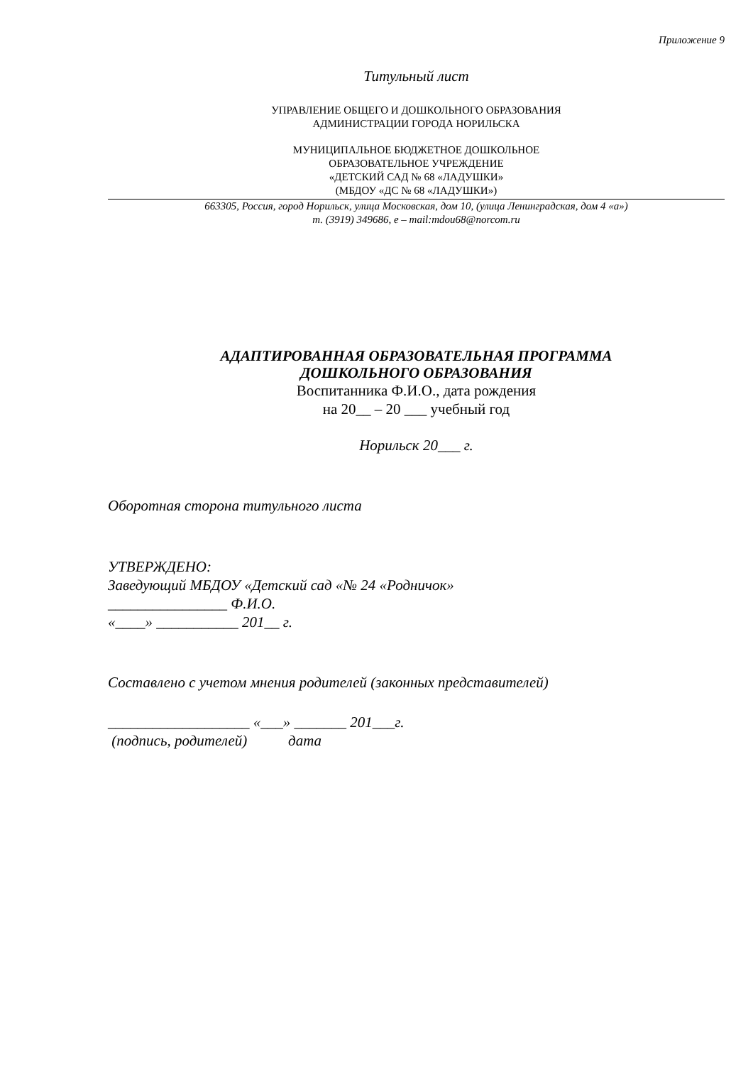Приложение 9
Титульный лист
УПРАВЛЕНИЕ ОБЩЕГО И ДОШКОЛЬНОГО ОБРАЗОВАНИЯ
АДМИНИСТРАЦИИ ГОРОДА НОРИЛЬСКА
МУНИЦИПАЛЬНОЕ БЮДЖЕТНОЕ ДОШКОЛЬНОЕ
ОБРАЗОВАТЕЛЬНОЕ УЧРЕЖДЕНИЕ
«ДЕТСКИЙ САД № 68 «ЛАДУШКИ»
(МБДОУ «ДС № 68 «ЛАДУШКИ»)
663305, Россия, город Норильск, улица Московская, дом 10, (улица Ленинградская, дом 4 «а»)
т. (3919) 349686, e – mail:mdou68@norcom.ru
АДАПТИРОВАННАЯ ОБРАЗОВАТЕЛЬНАЯ ПРОГРАММА
ДОШКОЛЬНОГО ОБРАЗОВАНИЯ
Воспитанника Ф.И.О., дата рождения
на 20__ – 20 ___ учебный год
Норильск 20___ г.
Оборотная сторона титульного листа
УТВЕРЖДЕНО:
Заведующий МБДОУ «Детский сад «№ 24 «Родничок»
________________ Ф.И.О.
«____» ___________ 201__ г.
Составлено с учетом мнения родителей (законных представителей)
___________________ «___» _______ 201___г.
(подпись, родителей) дата